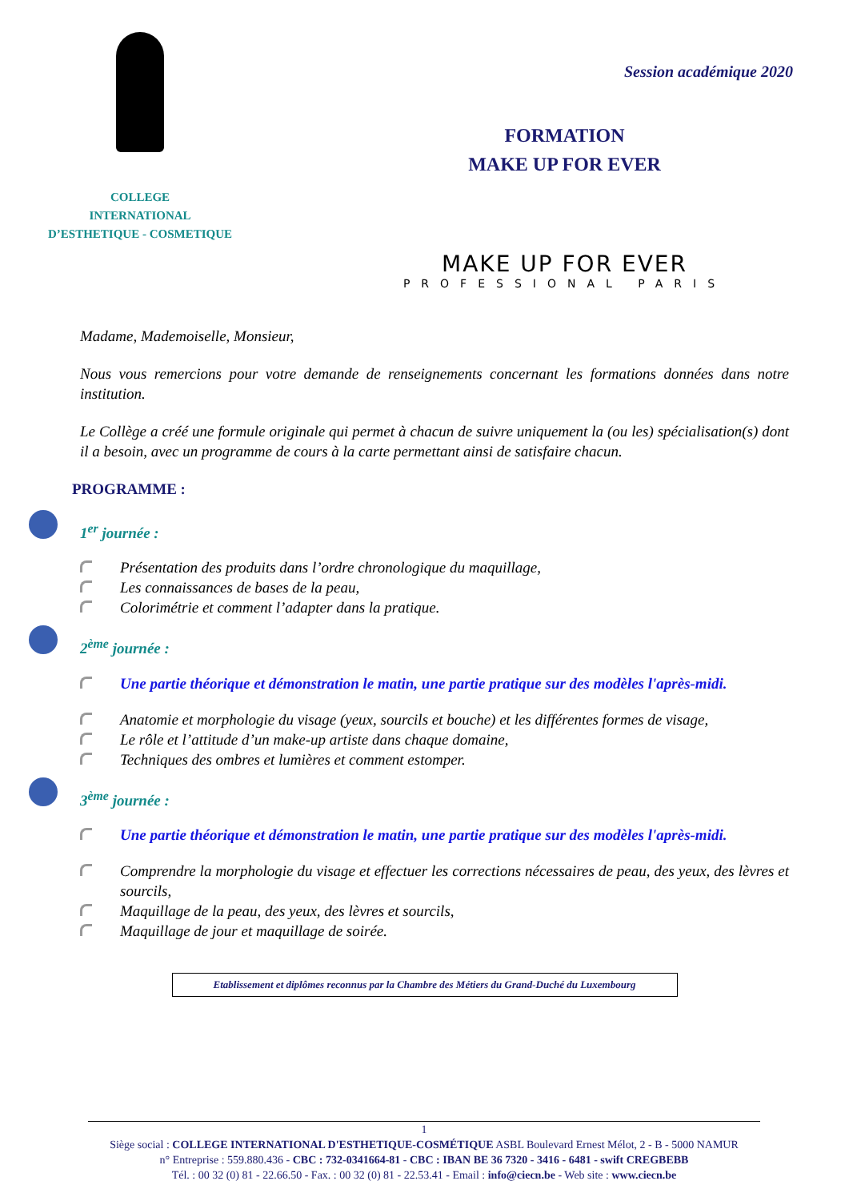COLLEGE
INTERNATIONAL
D’ESTHETIQUE - COSMETIQUE
Session académique 2020
FORMATION
MAKE UP FOR EVER
MAKE UP FOR EVER
PROFESSIONAL PARIS
Madame, Mademoiselle, Monsieur,
Nous vous remercions pour votre demande de renseignements concernant les formations données dans notre institution.
Le Collège a créé une formule originale qui permet à chacun de suivre uniquement la (ou les) spécialisation(s) dont il a besoin, avec un programme de cours à la carte permettant ainsi de satisfaire chacun.
PROGRAMME :
1<sup>er</sup> journée :
Présentation des produits dans l’ordre chronologique du maquillage,
Les connaissances de bases de la peau,
Colorimétrie et comment l’adapter dans la pratique.
2<sup>ème</sup> journée :
Une partie théorique et démonstration le matin, une partie pratique sur des modèles l'après-midi.
Anatomie et morphologie du visage (yeux, sourcils et bouche) et les différentes formes de visage,
Le rôle et l’attitude d’un make-up artiste dans chaque domaine,
Techniques des ombres et lumières et comment estomper.
3<sup>ème</sup> journée :
Une partie théorique et démonstration le matin, une partie pratique sur des modèles l'après-midi.
Comprendre la morphologie du visage et effectuer les corrections nécessaires de peau, des yeux, des lèvres et sourcils,
Maquillage de la peau, des yeux, des lèvres et sourcils,
Maquillage de jour et maquillage de soirée.
Etablissement et diplômes reconnus par la Chambre des Métiers du Grand-Duché du Luxembourg
1
Siège social : COLLEGE INTERNATIONAL D'ESTHETIQUE-COSMÉTIQUE ASBL Boulevard Ernest Mélot, 2 - B - 5000 NAMUR
n° Entreprise : 559.880.436 - CBC : 732-0341664-81 - CBC : IBAN BE 36 7320 - 3416 - 6481 - swift CREGBEBB
Tél. : 00 32 (0) 81 - 22.66.50 - Fax. : 00 32 (0) 81 - 22.53.41 - Email : info@ciecn.be - Web site : www.ciecn.be